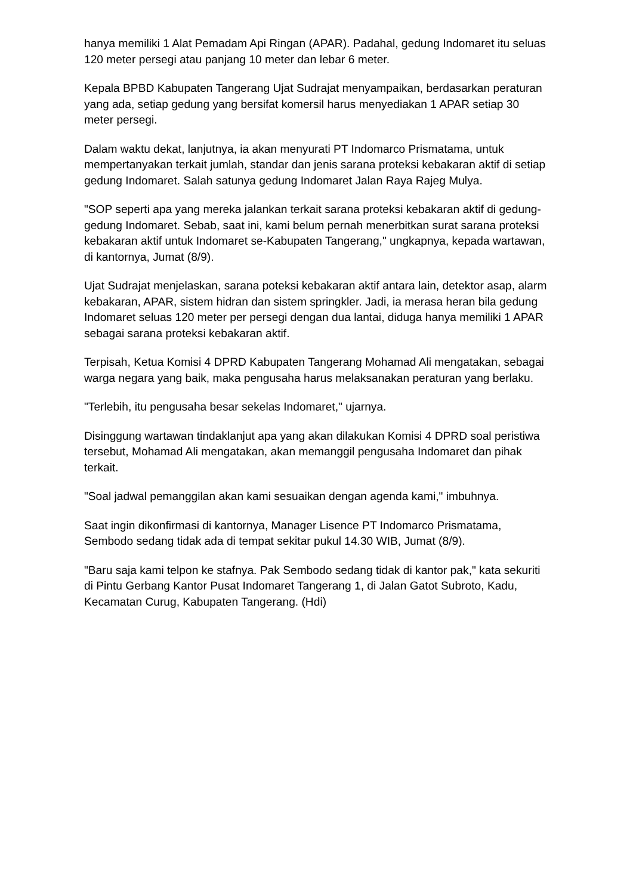hanya memiliki 1 Alat Pemadam Api Ringan (APAR). Padahal, gedung Indomaret itu seluas 120 meter persegi atau panjang 10 meter dan lebar 6 meter.
Kepala BPBD Kabupaten Tangerang Ujat Sudrajat menyampaikan, berdasarkan peraturan yang ada, setiap gedung yang bersifat komersil harus menyediakan 1 APAR setiap 30 meter persegi.
Dalam waktu dekat, lanjutnya, ia akan menyurati PT Indomarco Prismatama, untuk mempertanyakan terkait jumlah, standar dan jenis sarana proteksi kebakaran aktif di setiap gedung Indomaret. Salah satunya gedung Indomaret Jalan Raya Rajeg Mulya.
"SOP seperti apa yang mereka jalankan terkait sarana proteksi kebakaran aktif di gedung-gedung Indomaret. Sebab, saat ini, kami belum pernah menerbitkan surat sarana proteksi kebakaran aktif untuk Indomaret se-Kabupaten Tangerang," ungkapnya, kepada wartawan, di kantornya, Jumat (8/9).
Ujat Sudrajat menjelaskan, sarana poteksi kebakaran aktif antara lain, detektor asap, alarm kebakaran, APAR, sistem hidran dan sistem springkler. Jadi, ia merasa heran bila gedung Indomaret seluas 120 meter per persegi dengan dua lantai, diduga hanya memiliki 1 APAR sebagai sarana proteksi kebakaran aktif.
Terpisah, Ketua Komisi 4 DPRD Kabupaten Tangerang Mohamad Ali mengatakan, sebagai warga negara yang baik, maka pengusaha harus melaksanakan peraturan yang berlaku.
"Terlebih, itu pengusaha besar sekelas Indomaret," ujarnya.
Disinggung wartawan tindaklanjut apa yang akan dilakukan Komisi 4 DPRD soal peristiwa tersebut, Mohamad Ali mengatakan, akan memanggil pengusaha Indomaret dan pihak terkait.
"Soal jadwal pemanggilan akan kami sesuaikan dengan agenda kami," imbuhnya.
Saat ingin dikonfirmasi di kantornya, Manager Lisence PT Indomarco Prismatama, Sembodo sedang tidak ada di tempat sekitar pukul 14.30 WIB, Jumat (8/9).
"Baru saja kami telpon ke stafnya. Pak Sembodo sedang tidak di kantor pak," kata sekuriti di Pintu Gerbang Kantor Pusat Indomaret Tangerang 1, di Jalan Gatot Subroto, Kadu, Kecamatan Curug, Kabupaten Tangerang. (Hdi)